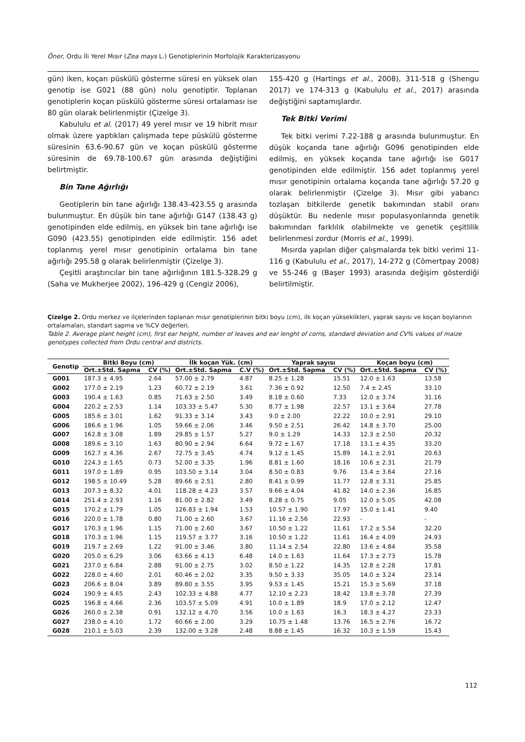Öner, Ordu İli Yerel Mısır (Zea mays L.) Genotiplerinin Morfolojik Karakterizasyonu
gün) iken, koçan püskülü gösterme süresi en yüksek olan genotip ise G021 (88 gün) nolu genotiptir. Toplanan genotiplerin koçan püskülü gösterme süresi ortalaması ise 80 gün olarak belirlenmiştir (Çizelge 3).
Kabululu et al. (2017) 49 yerel mısır ve 19 hibrit mısır olmak üzere yaptıkları çalışmada tepe püskülü gösterme süresinin 63.6-90.67 gün ve koçan püskülü gösterme süresinin de 69.78-100.67 gün arasında değiştiğini belirtmiştir.
Bin Tane Ağırlığı
Geotiplerin bin tane ağırlığı 138.43-423.55 g arasında bulunmuştur. En düşük bin tane ağırlığı G147 (138.43 g) genotipinden elde edilmiş, en yüksek bin tane ağırlığı ise G090 (423.55) genotipinden elde edilmiştir. 156 adet toplanmış yerel mısır genotipinin ortalama bin tane ağırlığı 295.58 g olarak belirlenmiştir (Çizelge 3).
Çeşitli araştırıcılar bin tane ağırlığının 181.5-328.29 g (Saha ve Mukherjee 2002), 196-429 g (Cengiz 2006),
155-420 g (Hartings et al., 2008), 311-518 g (Shengu 2017) ve 174-313 g (Kabululu et al., 2017) arasında değiştiğini saptamışlardır.
Tek Bitki Verimi
Tek bitki verimi 7.22-188 g arasında bulunmuştur. En düşük koçanda tane ağırlığı G096 genotipinden elde edilmiş, en yüksek koçanda tane ağırlığı ise G017 genotipinden elde edilmiştir. 156 adet toplanmış yerel mısır genotipinin ortalama koçanda tane ağırlığı 57.20 g olarak belirlenmiştir (Çizelge 3). Mısır gibi yabancı tozlaşan bitkilerde genetik bakımından stabil oranı düşüktür. Bu nedenle mısır populasyonlarında genetik bakımından farklılık olabilmekte ve genetik çeşitlilik belirlenmesi zordur (Morris et al., 1999).
Mısırda yapılan diğer çalışmalarda tek bitki verimi 11-116 g (Kabululu et al., 2017), 14-272 g (Cömertpay 2008) ve 55-246 g (Başer 1993) arasında değişim gösterdiği belirtilmiştir.
Çizelge 2. Ordu merkez ve ilçelerinden toplanan mısır genotiplerinin bitki boyu (cm), ilk koçan yükseklikleri, yaprak sayısı ve koçan boylarının ortalamaları, standart sapma ve %CV değerleri.
Table 2. Average plant height (cm), first ear height, number of leaves and ear lenght of corns, standard deviation and CV% values of maize genotypes collected from Ordu central and districts.
| Genotip | Bitki Boyu (cm) | | İlk koçan Yük. (cm) | | Yaprak sayısı | | Koçan boyu (cm) | |
| --- | --- | --- | --- | --- | --- | --- | --- | --- |
| | Ort.±Std. Sapma | CV (%) | Ort.±Std. Sapma | C.V (%) | Ort.±Std. Sapma | CV (%) | Ort.±Std. Sapma | CV (%) |
| G001 | 187.3 ± 4.95 | 2.64 | 57.00 ± 2.79 | 4.87 | 8.25 ± 1.28 | 15.51 | 12.0 ± 1.63 | 13.58 |
| G002 | 177.0 ± 2.19 | 1.23 | 60.72 ± 2.19 | 3.61 | 7.36 ± 0.92 | 12.50 | 7.4 ± 2.45 | 33.10 |
| G003 | 190.4 ± 1.63 | 0.85 | 71.63 ± 2.50 | 3.49 | 8.18 ± 0.60 | 7.33 | 12.0 ± 3.74 | 31.16 |
| G004 | 220.2 ± 2.53 | 1.14 | 103.33 ± 5.47 | 5.30 | 8.77 ± 1.98 | 22.57 | 13.1 ± 3.64 | 27.78 |
| G005 | 185.6 ± 3.01 | 1.62 | 91.33 ± 3.14 | 3.43 | 9.0 ± 2.00 | 22.22 | 10.0 ± 2.91 | 29.10 |
| G006 | 186.6 ± 1.96 | 1.05 | 59.66 ± 2.06 | 3.46 | 9.50 ± 2.51 | 26.42 | 14.8 ± 3.70 | 25.00 |
| G007 | 162.8 ± 3.08 | 1.89 | 29.85 ± 1.57 | 5.27 | 9.0 ± 1.29 | 14.33 | 12.3 ± 2.50 | 20.32 |
| G008 | 189.6 ± 3.10 | 1.63 | 80.90 ± 2.94 | 6.64 | 9.72 ± 1.67 | 17.18 | 13.1 ± 4.35 | 33.20 |
| G009 | 162.7 ± 4.36 | 2.67 | 72.75 ± 3.45 | 4.74 | 9.12 ± 1.45 | 15.89 | 14.1 ± 2.91 | 20.63 |
| G010 | 224.3 ± 1.65 | 0.73 | 52.00 ± 3.35 | 1.96 | 8.81 ± 1.60 | 18.16 | 10.6 ± 2.31 | 21.79 |
| G011 | 197.0 ± 1.89 | 0.95 | 103.50 ± 3.14 | 3.04 | 8.50 ± 0.83 | 9.76 | 13.4 ± 3.64 | 27.16 |
| G012 | 198.5 ± 10.49 | 5.28 | 89.66 ± 2.51 | 2.80 | 8.41 ± 0.99 | 11.77 | 12.8 ± 3.31 | 25.85 |
| G013 | 207.3 ± 8.32 | 4.01 | 118.28 ± 4.23 | 3.57 | 9.66 ± 4.04 | 41.82 | 14.0 ± 2.36 | 16.85 |
| G014 | 251.4 ± 2.93 | 1.16 | 81.00 ± 2.82 | 3.49 | 8.28 ± 0.75 | 9.05 | 12.0 ± 5.05 | 42.08 |
| G015 | 170.2 ± 1.79 | 1.05 | 126.83 ± 1.94 | 1.53 | 10.57 ± 1.90 | 17.97 | 15.0 ± 1.41 | 9.40 |
| G016 | 220.0 ± 1.78 | 0.80 | 71.00 ± 2.60 | 3.67 | 11.16 ± 2.56 | 22.93 | - | - |
| G017 | 170.3 ± 1.96 | 1.15 | 71.00 ± 2.60 | 3.67 | 10.50 ± 1.22 | 11.61 | 17.2 ± 5.54 | 32.20 |
| G018 | 170.3 ± 1.96 | 1.15 | 119.57 ± 3.77 | 3.16 | 10.50 ± 1.22 | 11.61 | 16.4 ± 4.09 | 24.93 |
| G019 | 219.7 ± 2.69 | 1.22 | 91.00 ± 3.46 | 3.80 | 11.14 ± 2.54 | 22.80 | 13.6 ± 4.84 | 35.58 |
| G020 | 205.0 ± 6.29 | 3.06 | 63.66 ± 4.13 | 6.48 | 14.0 ± 1.63 | 11.64 | 17.3 ± 2.73 | 15.78 |
| G021 | 237.0 ± 6.84 | 2.88 | 91.00 ± 2.75 | 3.02 | 8.50 ± 1.22 | 14.35 | 12.8 ± 2.28 | 17.81 |
| G022 | 228.0 ± 4.60 | 2.01 | 60.46 ± 2.02 | 3.35 | 9.50 ± 3.33 | 35.05 | 14.0 ± 3.24 | 23.14 |
| G023 | 206.6 ± 8.04 | 3.89 | 89.80 ± 3.55 | 3.95 | 9.53 ± 1.45 | 15.21 | 15.3 ± 5.69 | 37.18 |
| G024 | 190.9 ± 4.65 | 2.43 | 102.33 ± 4.88 | 4.77 | 12.10 ± 2.23 | 18.42 | 13.8 ± 3.78 | 27.39 |
| G025 | 196.8 ± 4.66 | 2.36 | 103.57 ± 5.09 | 4.91 | 10.0 ± 1.89 | 18.9 | 17.0 ± 2.12 | 12.47 |
| G026 | 260.0 ± 2.38 | 0.91 | 132.12 ± 4.70 | 3.56 | 10.0 ± 1.63 | 16.3 | 18.3 ± 4.27 | 23.33 |
| G027 | 238.0 ± 4.10 | 1.72 | 60.66 ± 2.00 | 3.29 | 10.75 ± 1.48 | 13.76 | 16.5 ± 2.76 | 16.72 |
| G028 | 210.1 ± 5.03 | 2.39 | 132.00 ± 3.28 | 2.48 | 8.88 ± 1.45 | 16.32 | 10.3 ± 1.59 | 15.43 |
112